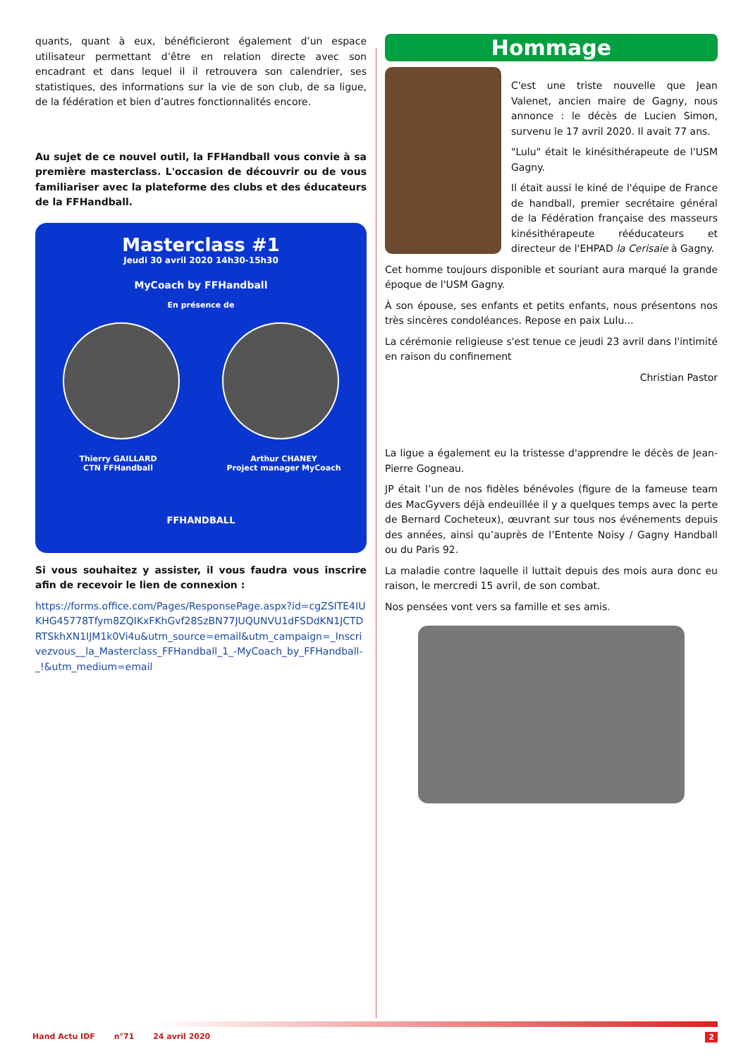quants, quant à eux, bénéficieront également d’un espace utilisateur permettant d’être en relation directe avec son encadrant et dans lequel il il retrouvera son calendrier, ses statistiques, des informations sur la vie de son club, de sa ligue, de la fédération et bien d’autres fonctionnalités encore.
Au sujet de ce nouvel outil, la FFHandball vous convie à sa première masterclass. L'occasion de découvrir ou de vous familiariser avec la plateforme des clubs et des éducateurs de la FFHandball.
Masterclass #1
Jeudi 30 avril 2020 14h30-15h30
MyCoach by FFHandball
En présence de
Thierry GAILLARD
CTN FFHandball
Arthur CHANEY
Project manager MyCoach
FFHANDBALL
Si vous souhaitez y assister, il vous faudra vous inscrire afin de recevoir le lien de connexion :
https://forms.office.com/Pages/ResponsePage.aspx?id=cgZSITE4IUKHG45778Tfym8ZQIKxFKhGvf28SzBN77JUQUNVU1dFSDdKN1JCTDRTSkhXN1IJM1k0Vi4u&utm_source=email&utm_campaign=_Inscrivezvous__la_Masterclass_FFHandball_1_-MyCoach_by_FFHandball-_!&utm_medium=email
Hommage
C'est une triste nouvelle que Jean Valenet, ancien maire de Gagny, nous annonce : le décès de Lucien Simon, survenu le 17 avril 2020. Il avait 77 ans.
"Lulu" était le kinésithérapeute de l'USM Gagny.
Il était aussi le kiné de l'équipe de France de handball, premier secrétaire général de la Fédération française des masseurs kinésithérapeute rééducateurs et directeur de l'EHPAD la Cerisaie à Gagny.
Cet homme toujours disponible et souriant aura marqué la grande époque de l'USM Gagny.
À son épouse, ses enfants et petits enfants, nous présentons nos très sincères condoléances. Repose en paix Lulu...
La cérémonie religieuse s'est tenue ce jeudi 23 avril dans l'intimité en raison du confinement
Christian Pastor
La ligue a également eu la tristesse d'apprendre le décès de Jean-Pierre Gogneau.
JP était l’un de nos fidèles bénévoles (figure de la fameuse team des MacGyvers déjà endeuillée il y a quelques temps avec la perte de Bernard Cocheteux), œuvrant sur tous nos événements depuis des années, ainsi qu’auprès de l’Entente Noisy / Gagny Handball ou du Paris 92.
La maladie contre laquelle il luttait depuis des mois aura donc eu raison, le mercredi 15 avril, de son combat.
Nos pensées vont vers sa famille et ses amis.
Hand Actu IDF n°71 24 avril 2020 2